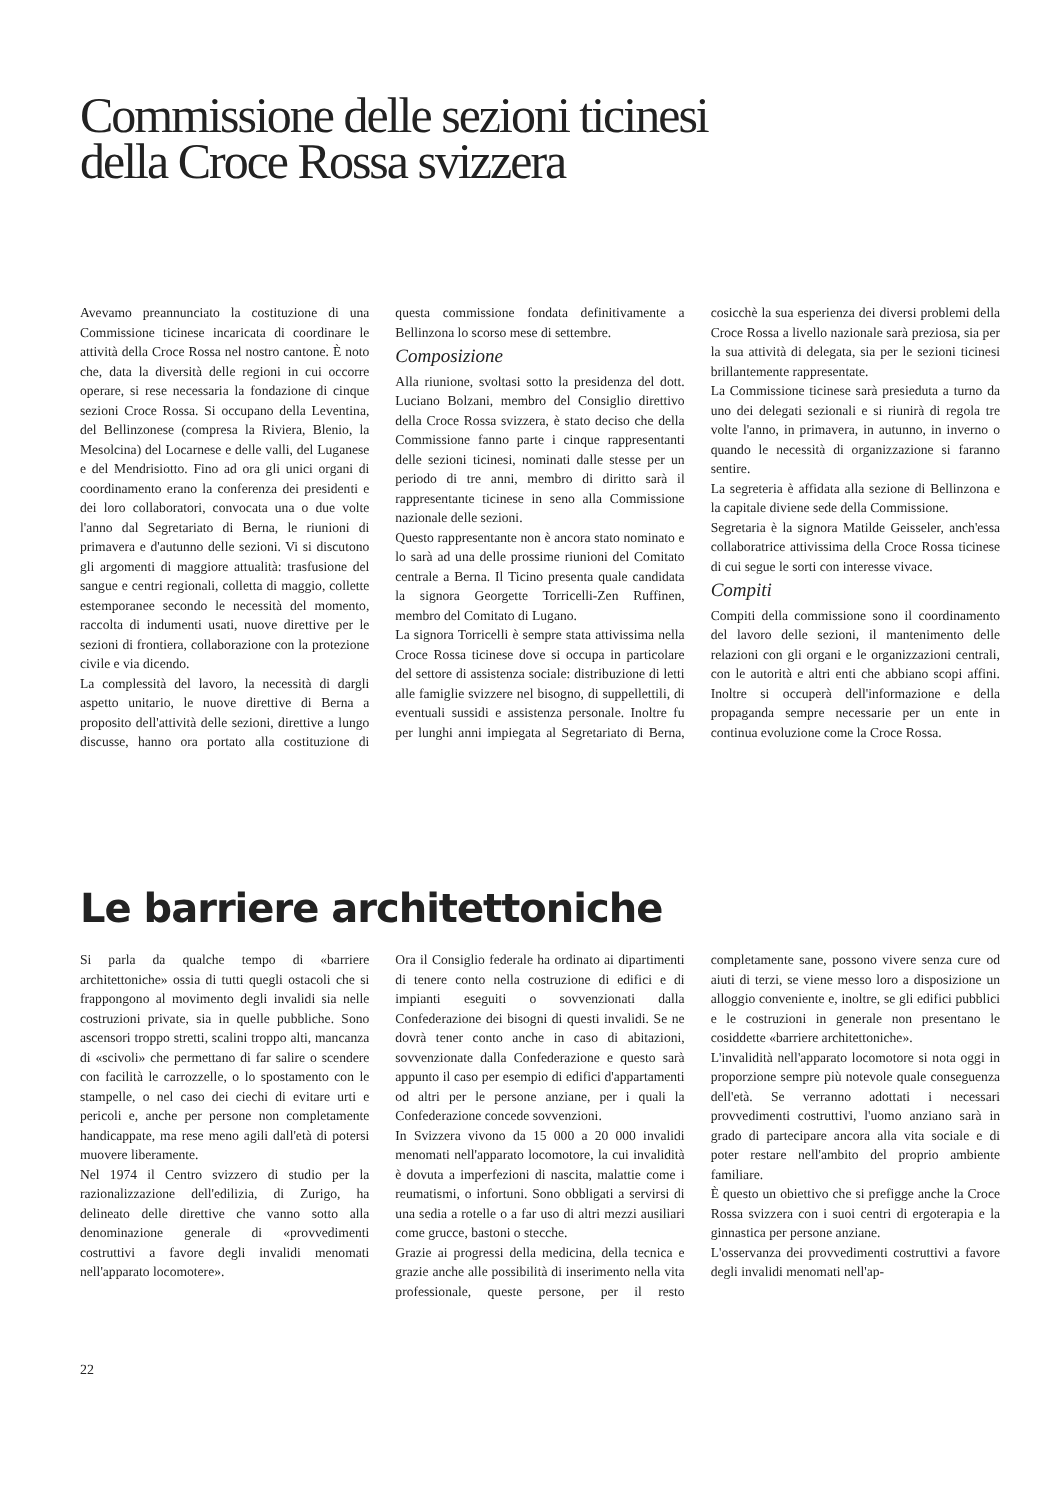Commissione delle sezioni ticinesi
della Croce Rossa svizzera
Avevamo preannunciato la costituzione di una Commissione ticinese incaricata di coordinare le attività della Croce Rossa nel nostro cantone. È noto che, data la diversità delle regioni in cui occorre operare, si rese necessaria la fondazione di cinque sezioni Croce Rossa. Si occupano della Leventina, del Bellinzonese (compresa la Riviera, Blenio, la Mesolcina) del Locarnese e delle valli, del Luganese e del Mendrisiotto. Fino ad ora gli unici organi di coordinamento erano la conferenza dei presidenti e dei loro collaboratori, convocata una o due volte l'anno dal Segretariato di Berna, le riunioni di primavera e d'autunno delle sezioni. Vi si discutono gli argomenti di maggiore attualità: trasfusione del sangue e centri regionali, colletta di maggio, collette estemporanee secondo le necessità del momento, raccolta di indumenti usati, nuove direttive per le sezioni di frontiera, collaborazione con la protezione civile e via dicendo.
La complessità del lavoro, la necessità di dargli aspetto unitario, le nuove direttive di Berna a proposito dell'attività delle sezioni, direttive a lungo discusse, hanno ora portato alla costituzione di questa commissione fondata definitivamente a Bellinzona lo scorso mese di settembre.
Composizione
Alla riunione, svoltasi sotto la presidenza del dott. Luciano Bolzani, membro del Consiglio direttivo della Croce Rossa svizzera, è stato deciso che della Commissione fanno parte i cinque rappresentanti delle sezioni ticinesi, nominati dalle stesse per un periodo di tre anni, membro di diritto sarà il rappresentante ticinese in seno alla Commissione nazionale delle sezioni.
Questo rappresentante non è ancora stato nominato e lo sarà ad una delle prossime riunioni del Comitato centrale a Berna. Il Ticino presenta quale candidata la signora Georgette Torricelli-Zen Ruffinen, membro del Comitato di Lugano.
La signora Torricelli è sempre stata attivissima nella Croce Rossa ticinese dove si occupa in particolare del settore di assistenza sociale: distribuzione di letti alle famiglie svizzere nel bisogno, di suppellettili, di eventuali sussidi e assistenza personale. Inoltre fu per lunghi anni impiegata al Segretariato di Berna, cosicchè la sua esperienza dei diversi problemi della Croce Rossa a livello nazionale sarà preziosa, sia per la sua attività di delegata, sia per le sezioni ticinesi brillantemente rappresentate.
La Commissione ticinese sarà presieduta a turno da uno dei delegati sezionali e si riunirà di regola tre volte l'anno, in primavera, in autunno, in inverno o quando le necessità di organizzazione si faranno sentire.
La segreteria è affidata alla sezione di Bellinzona e la capitale diviene sede della Commissione.
Segretaria è la signora Matilde Geisseler, anch'essa collaboratrice attivissima della Croce Rossa ticinese di cui segue le sorti con interesse vivace.
Compiti
Compiti della commissione sono il coordinamento del lavoro delle sezioni, il mantenimento delle relazioni con gli organi e le organizzazioni centrali, con le autorità e altri enti che abbiano scopi affini. Inoltre si occuperà dell'informazione e della propaganda sempre necessarie per un ente in continua evoluzione come la Croce Rossa.
Le barriere architettoniche
Si parla da qualche tempo di «barriere architettoniche» ossia di tutti quegli ostacoli che si frappongono al movimento degli invalidi sia nelle costruzioni private, sia in quelle pubbliche. Sono ascensori troppo stretti, scalini troppo alti, mancanza di «scivoli» che permettano di far salire o scendere con facilità le carrozzelle, o lo spostamento con le stampelle, o nel caso dei ciechi di evitare urti e pericoli e, anche per persone non completamente handicappate, ma rese meno agili dall'età di potersi muovere liberamente.
Nel 1974 il Centro svizzero di studio per la razionalizzazione dell'edilizia, di Zurigo, ha delineato delle direttive che vanno sotto alla denominazione generale di «provvedimenti costruttivi a favore degli invalidi menomati nell'apparato locomotere».
Ora il Consiglio federale ha ordinato ai dipartimenti di tenere conto nella costruzione di edifici e di impianti eseguiti o sovvenzionati dalla Confederazione dei bisogni di questi invalidi. Se ne dovrà tener conto anche in caso di abitazioni, sovvenzionate dalla Confederazione e questo sarà appunto il caso per esempio di edifici d'appartamenti od altri per le persone anziane, per i quali la Confederazione concede sovvenzioni.
In Svizzera vivono da 15 000 a 20 000 invalidi menomati nell'apparato locomotore, la cui invalidità è dovuta a imperfezioni di nascita, malattie come i reumatismi, o infortuni. Sono obbligati a servirsi di una sedia a rotelle o a far uso di altri mezzi ausiliari come grucce, bastoni o stecche.
Grazie ai progressi della medicina, della tecnica e grazie anche alle possibilità di inserimento nella vita professionale, queste persone, per il resto completamente sane, possono vivere senza cure od aiuti di terzi, se viene messo loro a disposizione un alloggio conveniente e, inoltre, se gli edifici pubblici e le costruzioni in generale non presentano le cosiddette «barriere architettoniche».
L'invalidità nell'apparato locomotore si nota oggi in proporzione sempre più notevole quale conseguenza dell'età. Se verranno adottati i necessari provvedimenti costruttivi, l'uomo anziano sarà in grado di partecipare ancora alla vita sociale e di poter restare nell'ambito del proprio ambiente familiare.
È questo un obiettivo che si prefigge anche la Croce Rossa svizzera con i suoi centri di ergoterapia e la ginnastica per persone anziane.
L'osservanza dei provvedimenti costruttivi a favore degli invalidi menomati nell'ap-
22